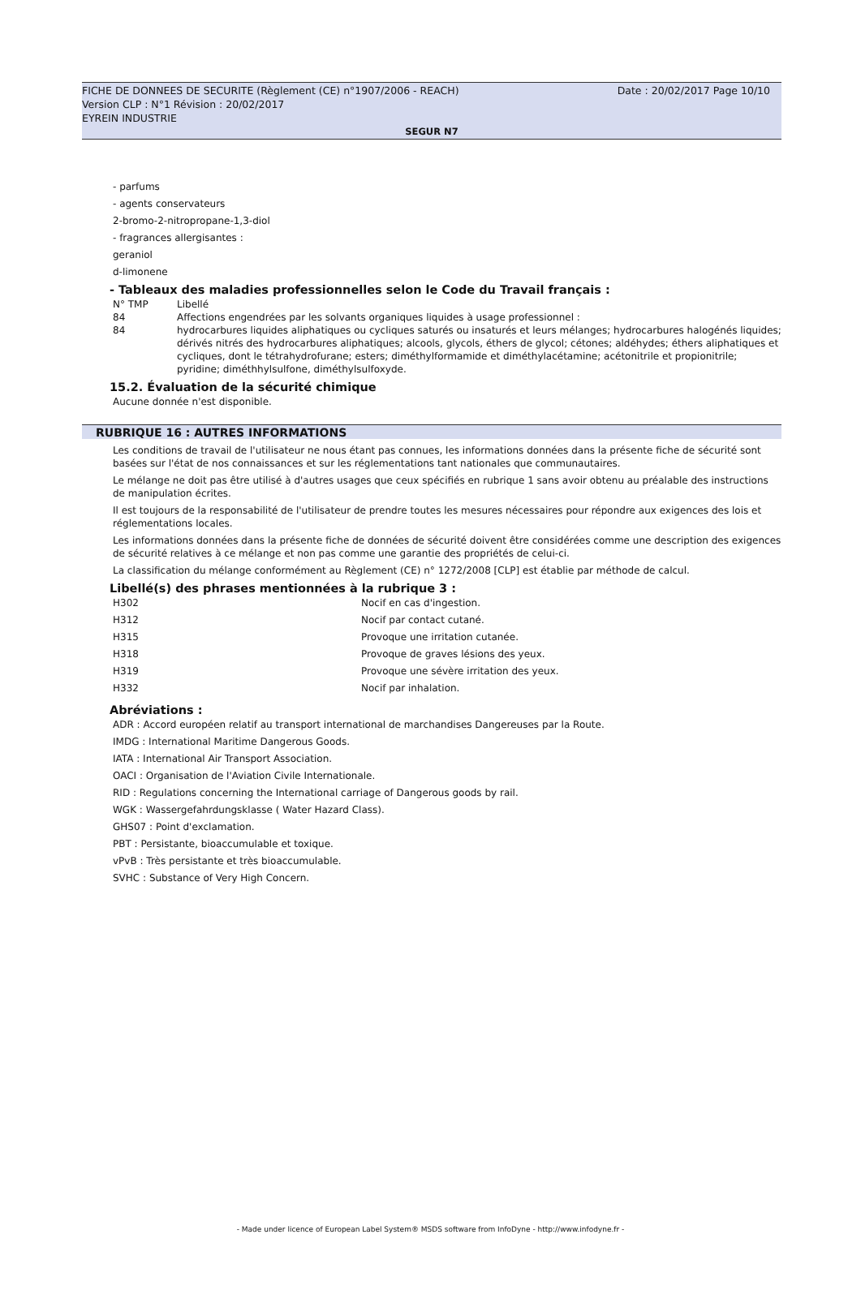Date : 20/02/2017 Page 10/10 FICHE DE DONNEES DE SECURITE (Règlement (CE) n°1907/2006 - REACH)
Version CLP : N°1 Révision : 20/02/2017
EYREIN INDUSTRIE
SEGUR N7
- parfums
- agents conservateurs
2-bromo-2-nitropropane-1,3-diol
- fragrances allergisantes :
geraniol
d-limonene
- Tableaux des maladies professionnelles selon le Code du Travail français :
| N° TMP | Libellé |
| 84 | Affections engendrées par les solvants organiques liquides à usage professionnel : |
| 84 | hydrocarbures liquides aliphatiques ou cycliques saturés ou insaturés et leurs mélanges; hydrocarbures halogénés liquides; dérivés nitrés des hydrocarbures aliphatiques; alcools, glycols, éthers de glycol; cétones; aldéhydes; éthers aliphatiques et cycliques, dont le tétrahydrofurane; esters; diméthylformamide et diméthylacétamine; acétonitrile et propionitrile; pyridine; diméthhylsulfone, diméthylsulfoxyde. |
15.2. Évaluation de la sécurité chimique
Aucune donnée n'est disponible.
RUBRIQUE 16 : AUTRES INFORMATIONS
Les conditions de travail de l'utilisateur ne nous étant pas connues, les informations données dans la présente fiche de sécurité sont basées sur l'état de nos connaissances et sur les réglementations tant nationales que communautaires.
Le mélange ne doit pas être utilisé à d'autres usages que ceux spécifiés en rubrique 1 sans avoir obtenu au préalable des instructions de manipulation écrites.
Il est toujours de la responsabilité de l'utilisateur de prendre toutes les mesures nécessaires pour répondre aux exigences des lois et réglementations locales.
Les informations données dans la présente fiche de données de sécurité doivent être considérées comme une description des exigences de sécurité relatives à ce mélange et non pas comme une garantie des propriétés de celui-ci.
La classification du mélange conformément au Règlement (CE) n° 1272/2008 [CLP] est établie par méthode de calcul.
Libellé(s) des phrases mentionnées à la rubrique 3 :
| H302 | Nocif en cas d'ingestion. |
| H312 | Nocif par contact cutané. |
| H315 | Provoque une irritation cutanée. |
| H318 | Provoque de graves lésions des yeux. |
| H319 | Provoque une sévère irritation des yeux. |
| H332 | Nocif par inhalation. |
Abréviations :
ADR : Accord européen relatif au transport international de marchandises Dangereuses par la Route.
IMDG : International Maritime Dangerous Goods.
IATA : International Air Transport Association.
OACI : Organisation de l'Aviation Civile Internationale.
RID : Regulations concerning the International carriage of Dangerous goods by rail.
WGK : Wassergefahrdungsklasse ( Water Hazard Class).
GHS07 : Point d'exclamation.
PBT : Persistante, bioaccumulable et toxique.
vPvB : Très persistante et très bioaccumulable.
SVHC : Substance of Very High Concern.
- Made under licence of European Label System® MSDS software from InfoDyne - http://www.infodyne.fr -